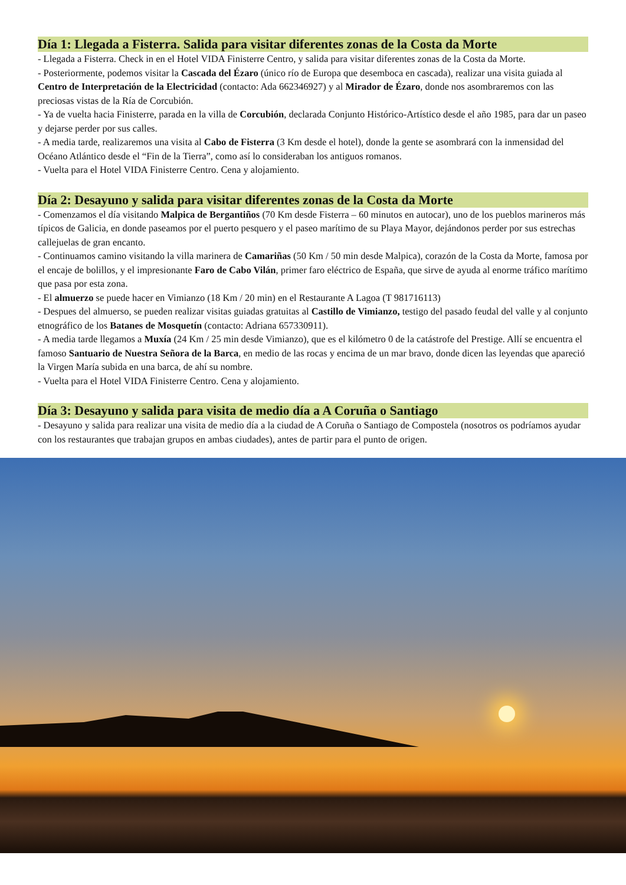Día 1: Llegada a Fisterra. Salida para visitar diferentes zonas de la Costa da Morte
- Llegada a Fisterra. Check in en el Hotel VIDA Finisterre Centro, y salida para visitar diferentes zonas de la Costa da Morte.
- Posteriormente, podemos visitar la Cascada del Ézaro (único río de Europa que desemboca en cascada), realizar una visita guiada al Centro de Interpretación de la Electricidad (contacto: Ada 662346927) y al Mirador de Ézaro, donde nos asombraremos con las preciosas vistas de la Ría de Corcubión.
- Ya de vuelta hacia Finisterre, parada en la villa de Corcubión, declarada Conjunto Histórico-Artístico desde el año 1985, para dar un paseo y dejarse perder por sus calles.
- A media tarde, realizaremos una visita al Cabo de Fisterra (3 Km desde el hotel), donde la gente se asombrará con la inmensidad del Océano Atlántico desde el “Fin de la Tierra”, como así lo consideraban los antiguos romanos.
- Vuelta para el Hotel VIDA Finisterre Centro. Cena y alojamiento.
Día 2: Desayuno y salida para visitar diferentes zonas de la Costa da Morte
- Comenzamos el día visitando Malpica de Bergantiños (70 Km desde Fisterra – 60 minutos en autocar), uno de los pueblos marineros más típicos de Galicia, en donde paseamos por el puerto pesquero y el paseo marítimo de su Playa Mayor, dejándonos perder por sus estrechas callejuelas de gran encanto.
- Continuamos camino visitando la villa marinera de Camariñas (50 Km / 50 min desde Malpica), corazón de la Costa da Morte, famosa por el encaje de bolillos, y el impresionante Faro de Cabo Vilán, primer faro eléctrico de España, que sirve de ayuda al enorme tráfico marítimo que pasa por esta zona.
- El almuerzo se puede hacer en Vimianzo (18 Km / 20 min) en el Restaurante A Lagoa (T 981716113)
- Despues del almuerso, se pueden realizar visitas guiadas gratuitas al Castillo de Vimianzo, testigo del pasado feudal del valle y al conjunto etnográfico de los Batanes de Mosquetín (contacto: Adriana 657330911).
- A media tarde llegamos a Muxía (24 Km / 25 min desde Vimianzo), que es el kilómetro 0 de la catástrofe del Prestige. Allí se encuentra el famoso Santuario de Nuestra Señora de la Barca, en medio de las rocas y encima de un mar bravo, donde dicen las leyendas que apareció la Virgen María subida en una barca, de ahí su nombre.
- Vuelta para el Hotel VIDA Finisterre Centro. Cena y alojamiento.
Día 3: Desayuno y salida para visita de medio día a A Coruña o Santiago
- Desayuno y salida para realizar una visita de medio día a la ciudad de A Coruña o Santiago de Compostela (nosotros os podríamos ayudar con los restaurantes que trabajan grupos en ambas ciudades), antes de partir para el punto de origen.